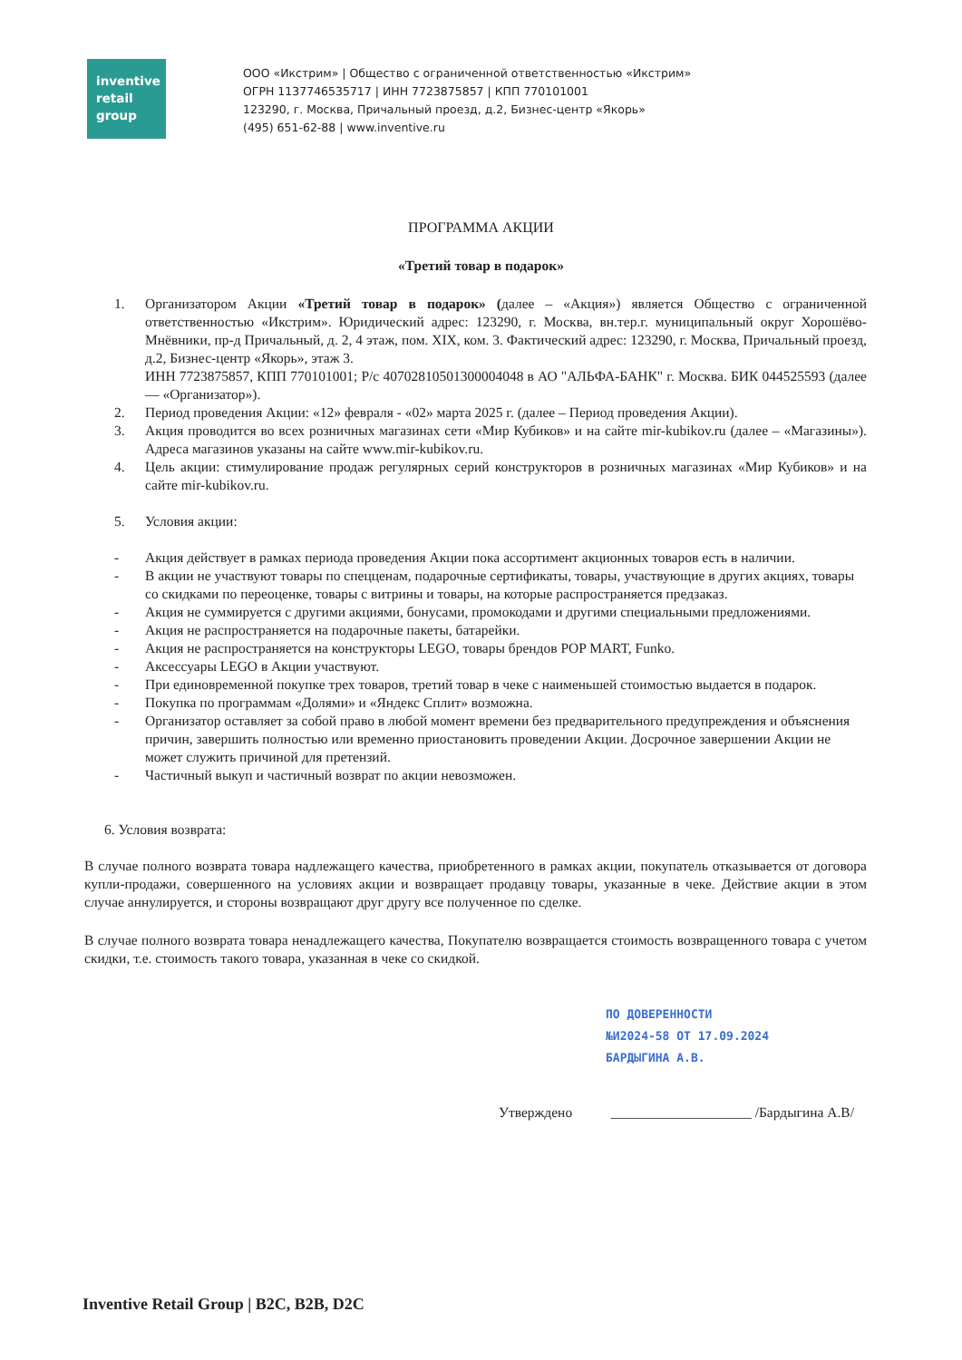inventive
retail
group
ООО «Икстрим» | Общество с ограниченной ответственностью «Икстрим»
ОГРН 1137746535717 | ИНН 7723875857 | КПП 770101001
123290, г. Москва, Причальный проезд, д.2, Бизнес-центр «Якорь»
(495) 651-62-88 | www.inventive.ru
ПРОГРАММА АКЦИИ
«Третий товар в подарок»
1. Организатором Акции «Третий товар в подарок» (далее – «Акция») является Общество с ограниченной ответственностью «Икстрим». Юридический адрес: 123290, г. Москва, вн.тер.г. муниципальный округ Хорошёво-Мнёвники, пр-д Причальный, д. 2, 4 этаж, пом. XIX, ком. 3. Фактический адрес: 123290, г. Москва, Причальный проезд, д.2, Бизнес-центр «Якорь», этаж 3.
ИНН 7723875857, КПП 770101001; Р/с 40702810501300004048 в АО "АЛЬФА-БАНК" г. Москва. БИК 044525593 (далее — «Организатор»).
2. Период проведения Акции: «12» февраля - «02» марта 2025 г. (далее – Период проведения Акции).
3. Акция проводится во всех розничных магазинах сети «Мир Кубиков» и на сайте mir-kubikov.ru (далее – «Магазины»). Адреса магазинов указаны на сайте www.mir-kubikov.ru.
4. Цель акции: стимулирование продаж регулярных серий конструкторов в розничных магазинах «Мир Кубиков» и на сайте mir-kubikov.ru.
5. Условия акции:
- Акция действует в рамках периода проведения Акции пока ассортимент акционных товаров есть в наличии.
- В акции не участвуют товары по спецценам, подарочные сертификаты, товары, участвующие в других акциях, товары со скидками по переоценке, товары с витрины и товары, на которые распространяется предзаказ.
- Акция не суммируется с другими акциями, бонусами, промокодами и другими специальными предложениями.
- Акция не распространяется на подарочные пакеты, батарейки.
- Акция не распространяется на конструкторы LEGO, товары брендов POP MART, Funko.
- Аксессуары LEGO в Акции участвуют.
- При единовременной покупке трех товаров, третий товар в чеке с наименьшей стоимостью выдается в подарок.
- Покупка по программам «Долями» и «Яндекс Сплит» возможна.
- Организатор оставляет за собой право в любой момент времени без предварительного предупреждения и объяснения причин, завершить полностью или временно приостановить проведении Акции. Досрочное завершении Акции не может служить причиной для претензий.
- Частичный выкуп и частичный возврат по акции невозможен.
6. Условия возврата:
В случае полного возврата товара надлежащего качества, приобретенного в рамках акции, покупатель отказывается от договора купли-продажи, совершенного на условиях акции и возвращает продавцу товары, указанные в чеке. Действие акции в этом случае аннулируется, и стороны возвращают друг другу все полученное по сделке.
В случае полного возврата товара ненадлежащего качества, Покупателю возвращается стоимость возвращенного товара с учетом скидки, т.е. стоимость такого товара, указанная в чеке со скидкой.
ПО ДОВЕРЕННОСТИ
№И2024-58 ОТ 17.09.2024
БАРДЫГИНА А.В.
Утверждено ____________________ /Бардыгина А.В/
Inventive Retail Group | B2C, B2B, D2C